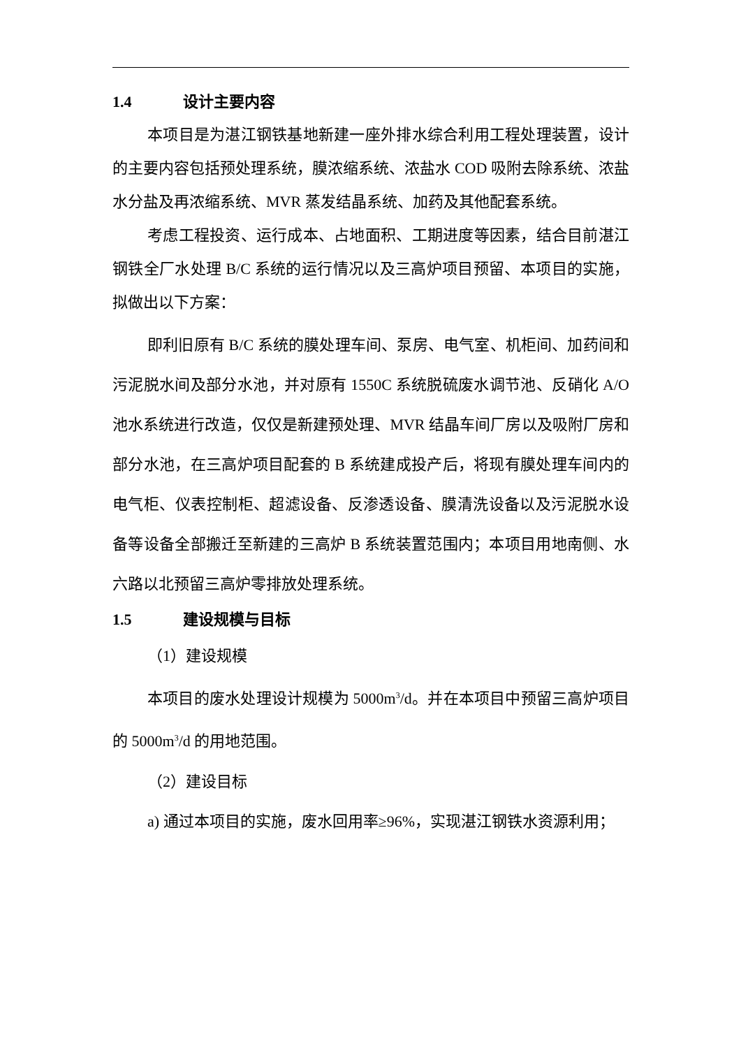1.4 设计主要内容
本项目是为湛江钢铁基地新建一座外排水综合利用工程处理装置，设计的主要内容包括预处理系统，膜浓缩系统、浓盐水 COD 吸附去除系统、浓盐水分盐及再浓缩系统、MVR 蒸发结晶系统、加药及其他配套系统。
考虑工程投资、运行成本、占地面积、工期进度等因素，结合目前湛江钢铁全厂水处理 B/C 系统的运行情况以及三高炉项目预留、本项目的实施，拟做出以下方案：
即利旧原有 B/C 系统的膜处理车间、泵房、电气室、机柜间、加药间和污泥脱水间及部分水池，并对原有 1550C 系统脱硫废水调节池、反硝化 A/O 池水系统进行改造，仅仅是新建预处理、MVR 结晶车间厂房以及吸附厂房和部分水池，在三高炉项目配套的 B 系统建成投产后，将现有膜处理车间内的电气柜、仪表控制柜、超滤设备、反渗透设备、膜清洗设备以及污泥脱水设备等设备全部搬迁至新建的三高炉 B 系统装置范围内；本项目用地南侧、水六路以北预留三高炉零排放处理系统。
1.5 建设规模与目标
（1）建设规模
本项目的废水处理设计规模为 5000m<sup>3</sup>/d。并在本项目中预留三高炉项目的 5000m<sup>3</sup>/d 的用地范围。
（2）建设目标
a) 通过本项目的实施，废水回用率≥96%，实现湛江钢铁水资源利用；